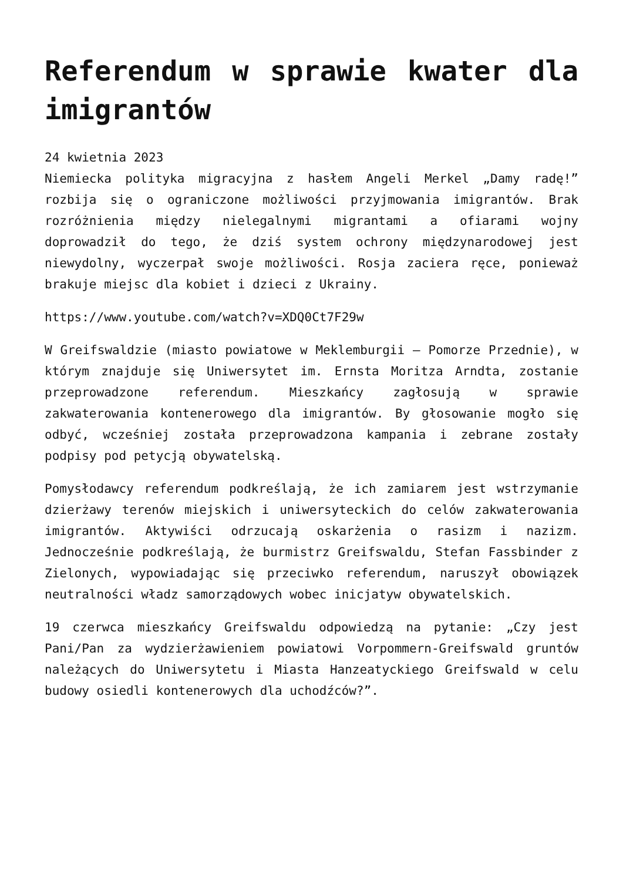Referendum w sprawie kwater dla imigrantów
24 kwietnia 2023
Niemiecka polityka migracyjna z hasłem Angeli Merkel „Damy radę!” rozbija się o ograniczone możliwości przyjmowania imigrantów. Brak rozróżnienia między nielegalnymi migrantami a ofiarami wojny doprowadził do tego, że dziś system ochrony międzynarodowej jest niewydolny, wyczerpał swoje możliwości. Rosja zaciera ręce, ponieważ brakuje miejsc dla kobiet i dzieci z Ukrainy.
https://www.youtube.com/watch?v=XDQ0Ct7F29w
W Greifswaldzie (miasto powiatowe w Meklemburgii – Pomorze Przednie), w którym znajduje się Uniwersytet im. Ernsta Moritza Arndta, zostanie przeprowadzone referendum. Mieszkańcy zagłosują w sprawie zakwaterowania kontenerowego dla imigrantów. By głosowanie mogło się odbyć, wcześniej została przeprowadzona kampania i zebrane zostały podpisy pod petycją obywatelską.
Pomysłodawcy referendum podkreślają, że ich zamiarem jest wstrzymanie dzierżawy terenów miejskich i uniwersyteckich do celów zakwaterowania imigrantów. Aktywiści odrzucają oskarżenia o rasizm i nazizm. Jednocześnie podkreślają, że burmistrz Greifswaldu, Stefan Fassbinder z Zielonych, wypowiadając się przeciwko referendum, naruszył obowiązek neutralności władz samorządowych wobec inicjatyw obywatelskich.
19 czerwca mieszkańcy Greifswaldu odpowiedzą na pytanie: „Czy jest Pani/Pan za wydzierżawieniem powiatowi Vorpommern-Greifswald gruntów należących do Uniwersytetu i Miasta Hanzeatyckiego Greifswald w celu budowy osiedli kontenerowych dla uchodźców?”.